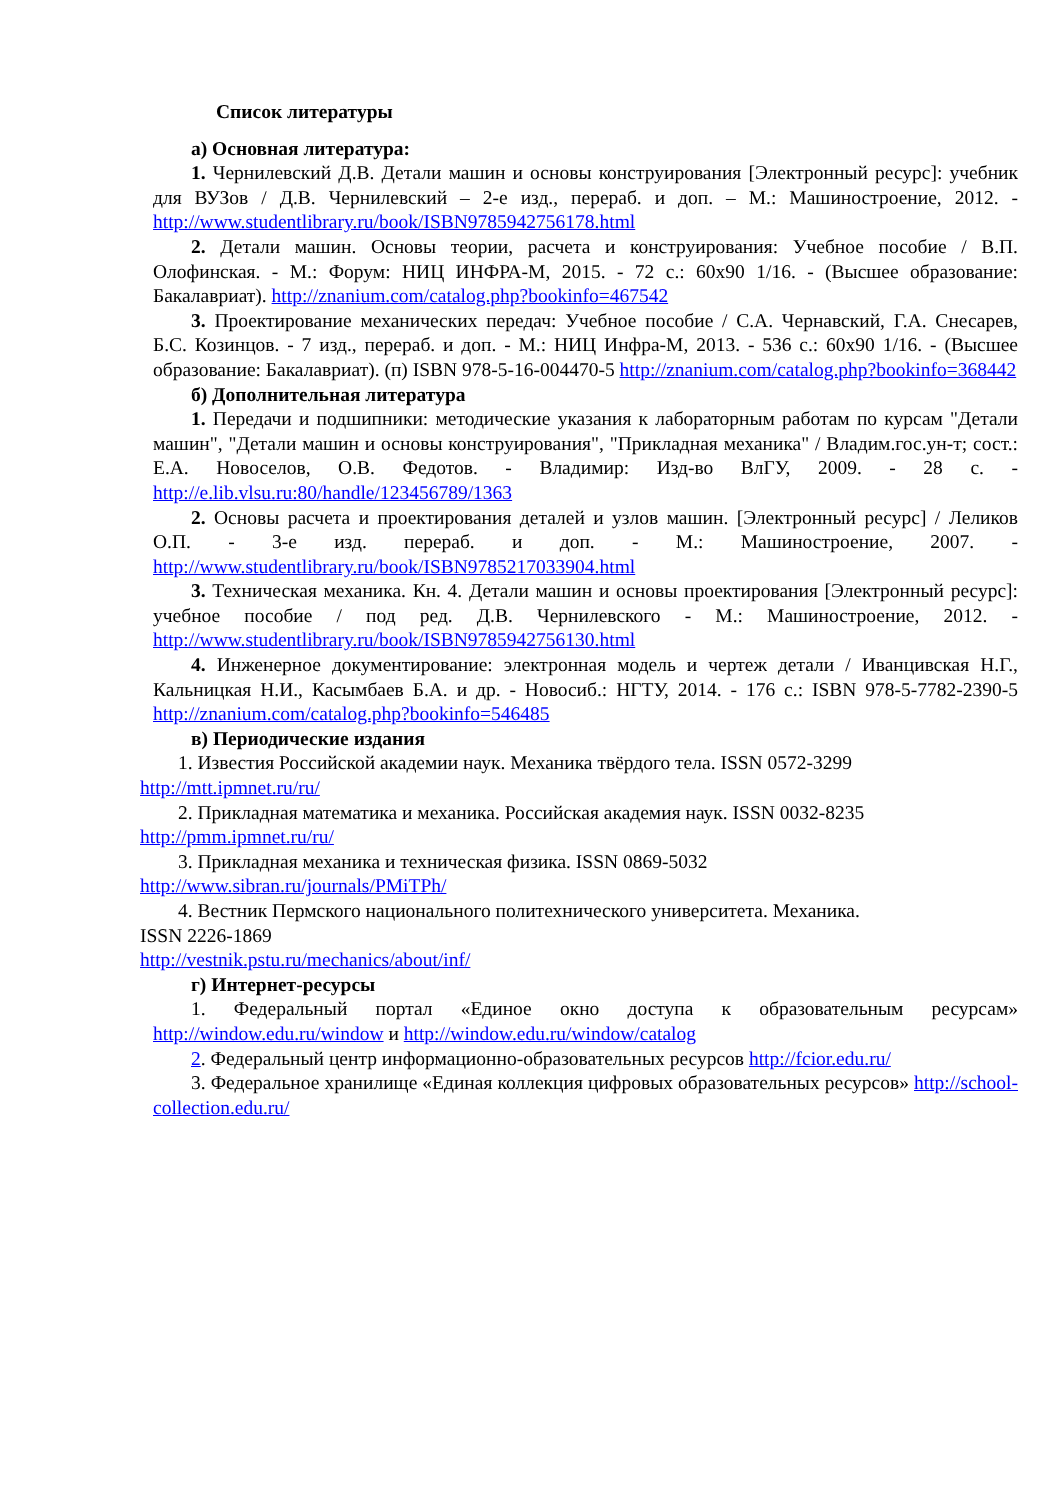Список литературы
а) Основная литература:
1. Чернилевский Д.В. Детали машин и основы конструирования [Электронный ресурс]: учебник для ВУЗов / Д.В. Чернилевский – 2-е изд., перераб. и доп. – М.: Машиностроение, 2012. - http://www.studentlibrary.ru/book/ISBN9785942756178.html
2. Детали машин. Основы теории, расчета и конструирования: Учебное пособие / В.П. Олофинская. - М.: Форум: НИЦ ИНФРА-М, 2015. - 72 с.: 60x90 1/16. - (Высшее образование: Бакалавриат). http://znanium.com/catalog.php?bookinfo=467542
3. Проектирование механических передач: Учебное пособие / С.А. Чернавский, Г.А. Снесарев, Б.С. Козинцов. - 7 изд., перераб. и доп. - М.: НИЦ Инфра-М, 2013. - 536 с.: 60x90 1/16. - (Высшее образование: Бакалавриат). (п) ISBN 978-5-16-004470-5 http://znanium.com/catalog.php?bookinfo=368442
б) Дополнительная литература
1. Передачи и подшипники: методические указания к лабораторным работам по курсам "Детали машин", "Детали машин и основы конструирования", "Прикладная механика" / Владим.гос.ун-т; сост.: Е.А. Новоселов, О.В. Федотов. - Владимир: Изд-во ВлГУ, 2009. - 28 с. - http://e.lib.vlsu.ru:80/handle/123456789/1363
2. Основы расчета и проектирования деталей и узлов машин. [Электронный ресурс] / Леликов О.П. - 3-е изд. перераб. и доп. - М.: Машиностроение, 2007. - http://www.studentlibrary.ru/book/ISBN9785217033904.html
3. Техническая механика. Кн. 4. Детали машин и основы проектирования [Электронный ресурс]: учебное пособие / под ред. Д.В. Чернилевского - М.: Машиностроение, 2012. - http://www.studentlibrary.ru/book/ISBN9785942756130.html
4. Инженерное документирование: электронная модель и чертеж детали / Иванцивская Н.Г., Кальницкая Н.И., Касымбаев Б.А. и др. - Новосиб.: НГТУ, 2014. - 176 с.: ISBN 978-5-7782-2390-5 http://znanium.com/catalog.php?bookinfo=546485
в) Периодические издания
1. Известия Российской академии наук. Механика твёрдого тела. ISSN 0572-3299
http://mtt.ipmnet.ru/ru/
2. Прикладная математика и механика. Российская академия наук. ISSN 0032-8235
http://pmm.ipmnet.ru/ru/
3. Прикладная механика и техническая физика. ISSN 0869-5032
http://www.sibran.ru/journals/PMiTPh/
4. Вестник Пермского национального политехнического университета. Механика.
ISSN 2226-1869
http://vestnik.pstu.ru/mechanics/about/inf/
г) Интернет-ресурсы
1. Федеральный портал «Единое окно доступа к образовательным ресурсам» http://window.edu.ru/window и http://window.edu.ru/window/catalog
2. Федеральный центр информационно-образовательных ресурсов http://fcior.edu.ru/
3. Федеральное хранилище «Единая коллекция цифровых образовательных ресурсов» http://school-collection.edu.ru/